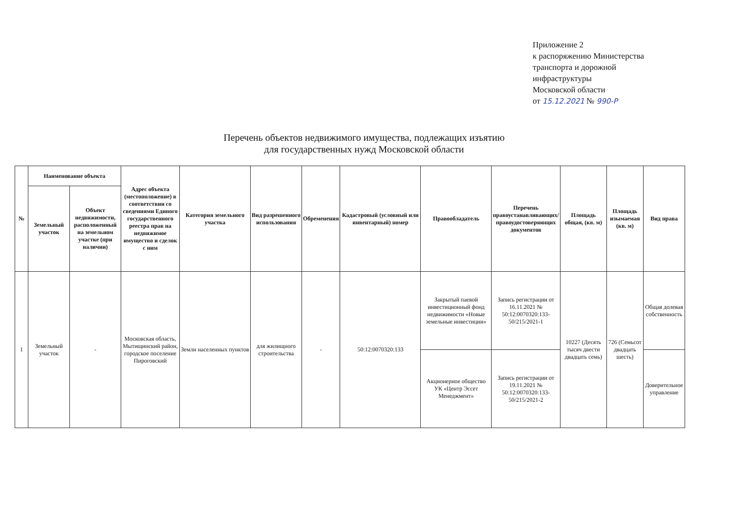Приложение 2
к распоряжению Министерства
транспорта и дорожной
инфраструктуры
Московской области
от 15.12.2021 № 990-Р
Перечень объектов недвижимого имущества, подлежащих изъятию
для государственных нужд Московской области
| № | Наименование объекта | | Адрес объекта (местоположение) в соответствии со сведениями Единого государственного реестра прав на недвижимое имущество и сделок с ним | Категория земельного участка | Вид разрешенного использования | Обременения | Кадастровый (условный или инвентарный) номер | Правообладатель | Перечень правоустанавливающих/ правоудостоверяющих документов | Площадь общая, (кв. м) | Площадь изымаемая (кв. м) | Вид права |
| --- | --- | --- | --- | --- | --- | --- | --- | --- | --- | --- | --- | --- |
| | Земельный участок | Объект недвижимости, расположенный на земельном участке (при наличии) | | | | | | | | | | |
| 1 | Земельный участок | - | Московская область, Мытищинский район, городское поселение Пироговский | Земли населенных пунктов | для жилищного строительства | - | 50:12:0070320:133 | Закрытый паевой инвестиционный фонд недвижимости «Новые земельные инвестиции» | Запись регистрации от 16.11.2021 № 50:12:0070320:133-50/215/2021-1 | 10227 (Десять тысяч двести двадцать семь) | 726 (Семьсот двадцать шесть) | Общая долевая собственность |
| | | | | | | | | Акционерное общество УК «Центр Эссет Менеджмент» | Запись регистрации от 19.11.2021 № 50:12:0070320:133-50/215/2021-2 | | | Доверительное управление |